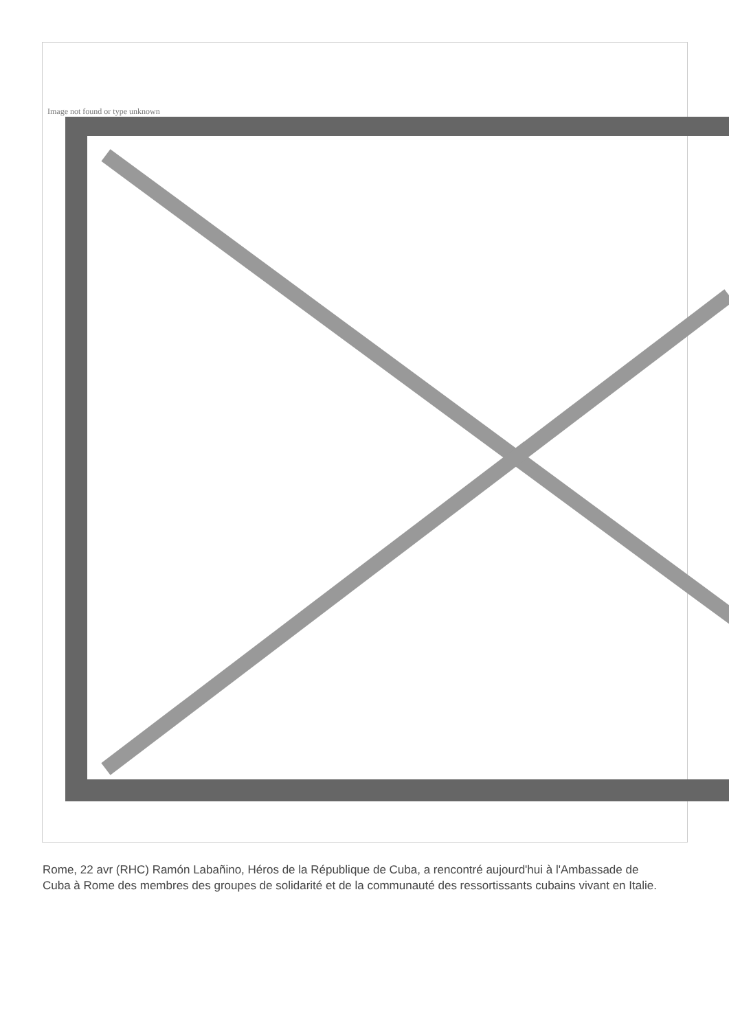Image not found or type unknown
Rome, 22 avr (RHC) Ramón Labañino, Héros de la République de Cuba, a rencontré aujourd'hui à l'Ambassade de Cuba à Rome des membres des groupes de solidarité et de la communauté des ressortissants cubains vivant en Italie.